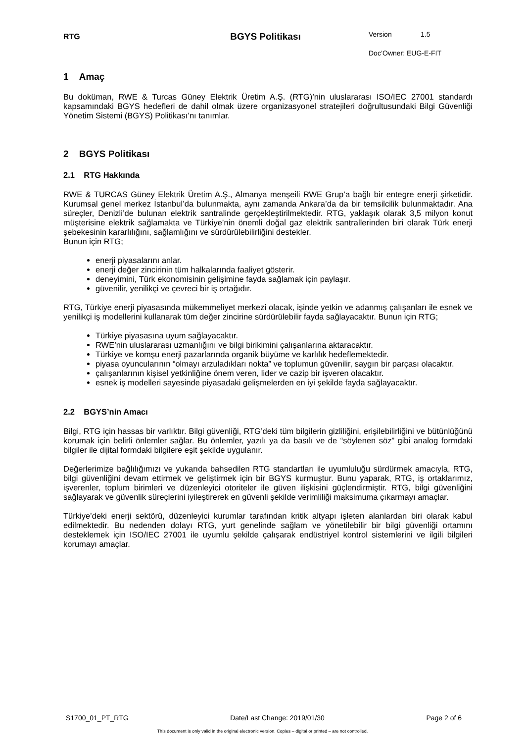RTG
BGYS Politikası
Version 1.5
Doc’Owner: EUG-E-FIT
1 Amaç
Bu doküman, RWE & Turcas Güney Elektrik Üretim A.Ş. (RTG)’nin uluslararası ISO/IEC 27001 standardı kapsamındaki BGYS hedefleri de dahil olmak üzere organizasyonel stratejileri doğrultusundaki Bilgi Güvenliği Yönetim Sistemi (BGYS) Politikası’nı tanımlar.
2 BGYS Politikası
2.1 RTG Hakkında
RWE & TURCAS Güney Elektrik Üretim A.Ş., Almanya menşeili RWE Grup’a bağlı bir entegre enerji şirketidir. Kurumsal genel merkez İstanbul’da bulunmakta, aynı zamanda Ankara’da da bir temsilcilik bulunmaktadır. Ana süreçler, Denizli’de bulunan elektrik santralinde gerçekleştirilmektedir. RTG, yaklaşık olarak 3,5 milyon konut müşterisine elektrik sağlamakta ve Türkiye’nin önemli doğal gaz elektrik santrallerinden biri olarak Türk enerji şebekesinin kararlılığını, sağlamlığını ve sürdürülebilirliğini destekler.
Bunun için RTG;
enerji piyasalarını anlar.
enerji değer zincirinin tüm halkalarında faaliyet gösterir.
deneyimini, Türk ekonomisinin gelişimine fayda sağlamak için paylaşır.
güvenilir, yenilikçi ve çevreci bir iş ortağıdır.
RTG, Türkiye enerji piyasasında mükemmeliyet merkezi olacak, işinde yetkin ve adanmış çalışanları ile esnek ve yenilikçi iş modellerini kullanarak tüm değer zincirine sürdürülebilir fayda sağlayacaktır. Bunun için RTG;
Türkiye piyasasına uyum sağlayacaktır.
RWE’nin uluslararası uzmanlığını ve bilgi birikimini çalışanlarına aktaracaktır.
Türkiye ve komşu enerji pazarlarında organik büyüme ve karlılık hedeflemektedir.
piyasa oyuncularının “olmayı arzuladıkları nokta” ve toplumun güvenilir, saygın bir parçası olacaktır.
çalışanlarının kişisel yetkinliğine önem veren, lider ve cazip bir işveren olacaktır.
esnek iş modelleri sayesinde piyasadaki gelişmelerden en iyi şekilde fayda sağlayacaktır.
2.2 BGYS’nin Amacı
Bilgi, RTG için hassas bir varlıktır. Bilgi güvenliği, RTG’deki tüm bilgilerin gizliliğini, erişilebilirliğini ve bütünlüğünü korumak için belirli önlemler sağlar. Bu önlemler, yazılı ya da basılı ve de “söylenen söz” gibi analog formdaki bilgiler ile dijital formdaki bilgilere eşit şekilde uygulanır.
Değerlerimize bağlılığımızı ve yukarıda bahsedilen RTG standartları ile uyumluluğu sürdürmek amacıyla, RTG, bilgi güvenliğini devam ettirmek ve geliştirmek için bir BGYS kurmuştur. Bunu yaparak, RTG, iş ortaklarımız, işverenler, toplum birimleri ve düzenleyici otoriteler ile güven ilişkisini güçlendirmiştir. RTG, bilgi güvenliğini sağlayarak ve güvenlik süreçlerini iyileştirerek en güvenli şekilde verimliliği maksimuma çıkarmayı amaçlar.
Türkiye’deki enerji sektörü, düzenleyici kurumlar tarafından kritik altyapı işleten alanlardan biri olarak kabul edilmektedir. Bu nedenden dolayı RTG, yurt genelinde sağlam ve yönetilebilir bir bilgi güvenliği ortamını desteklemek için ISO/IEC 27001 ile uyumlu şekilde çalışarak endüstriyel kontrol sistemlerini ve ilgili bilgileri korumayı amaçlar.
S1700_01_PT_RTG Date/Last Change: 2019/01/30 Page 2 of 6
This document is only valid in the original electronic version. Copies – digital or printed – are not controlled.